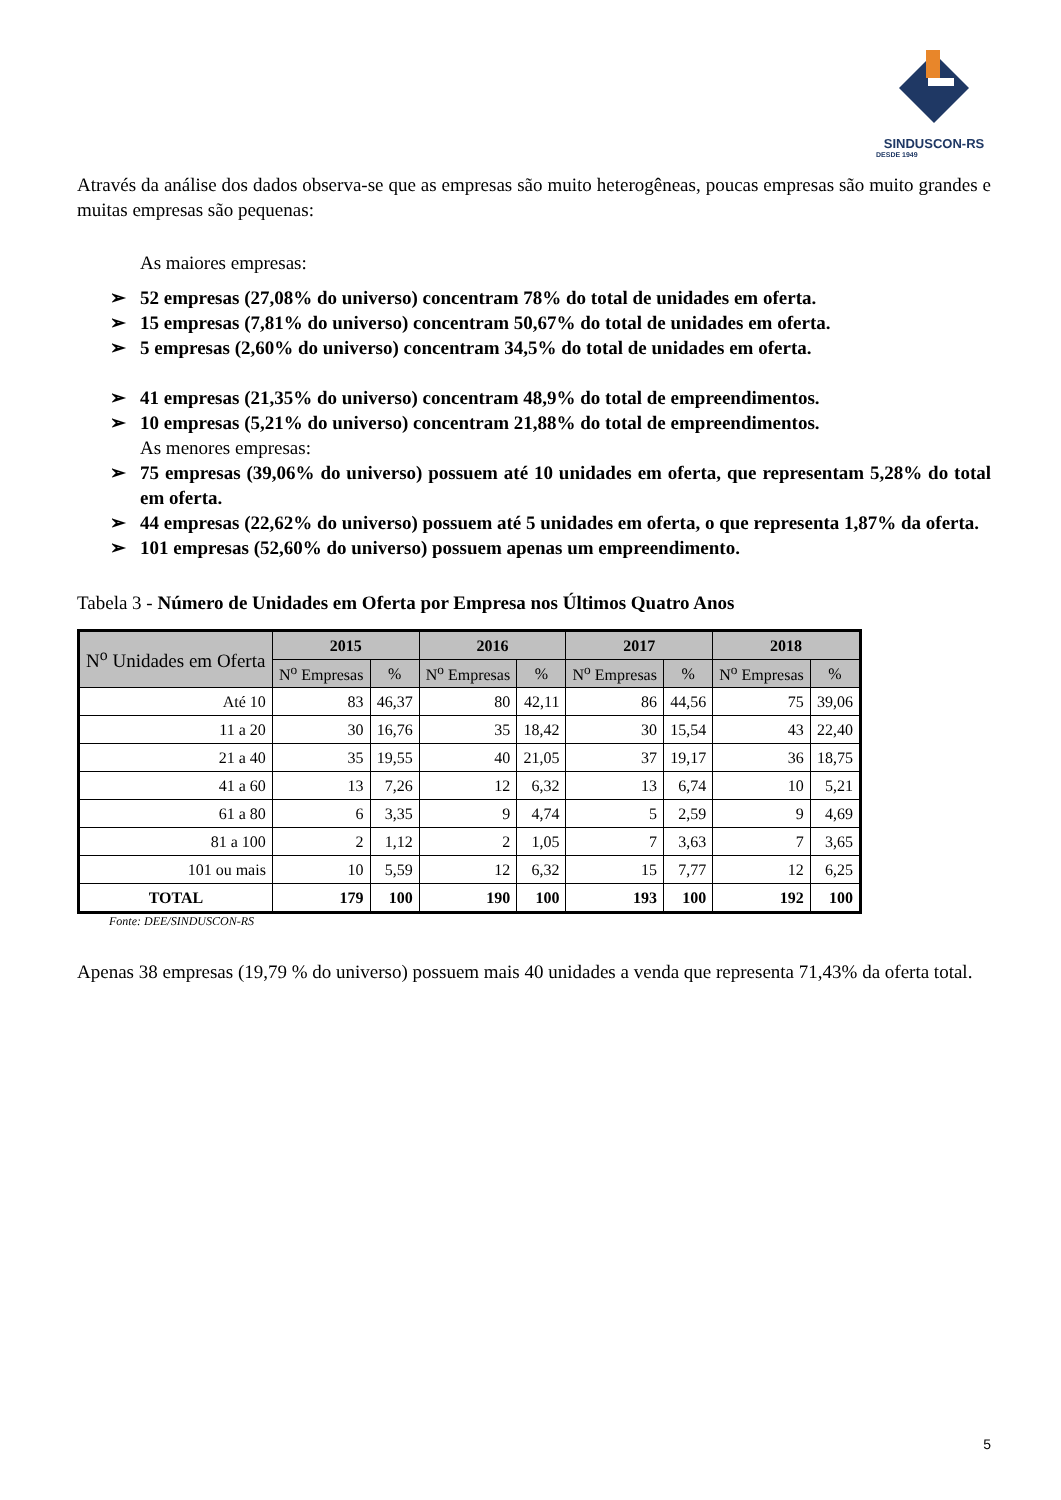SINDUSCON-RS
DESDE 1949
Através da análise dos dados observa-se que as empresas são muito heterogêneas, poucas empresas são muito grandes e muitas empresas são pequenas:
As maiores empresas:
➢ 52 empresas (27,08% do universo) concentram 78% do total de unidades em oferta.
➢ 15 empresas (7,81% do universo) concentram 50,67% do total de unidades em oferta.
➢ 5 empresas (2,60% do universo) concentram 34,5% do total de unidades em oferta.
➢ 41 empresas (21,35% do universo) concentram 48,9% do total de empreendimentos.
➢ 10 empresas (5,21% do universo) concentram 21,88% do total de empreendimentos.
As menores empresas:
➢ 75 empresas (39,06% do universo) possuem até 10 unidades em oferta, que representam 5,28% do total em oferta.
➢ 44 empresas (22,62% do universo) possuem até 5 unidades em oferta, o que representa 1,87% da oferta.
➢ 101 empresas (52,60% do universo) possuem apenas um empreendimento.
Tabela 3 - Número de Unidades em Oferta por Empresa nos Últimos Quatro Anos
| N<sup>o</sup> Unidades em Oferta | 2015 | | 2016 | | 2017 | | 2018 | |
| --- | --- | --- | --- | --- | --- | --- | --- | --- |
| | N<sup>o</sup> Empresas | % | N<sup>o</sup> Empresas | % | N<sup>o</sup> Empresas | % | N<sup>o</sup> Empresas | % |
| Até 10 | 83 | 46,37 | 80 | 42,11 | 86 | 44,56 | 75 | 39,06 |
| 11 a 20 | 30 | 16,76 | 35 | 18,42 | 30 | 15,54 | 43 | 22,40 |
| 21 a 40 | 35 | 19,55 | 40 | 21,05 | 37 | 19,17 | 36 | 18,75 |
| 41 a 60 | 13 | 7,26 | 12 | 6,32 | 13 | 6,74 | 10 | 5,21 |
| 61 a 80 | 6 | 3,35 | 9 | 4,74 | 5 | 2,59 | 9 | 4,69 |
| 81 a 100 | 2 | 1,12 | 2 | 1,05 | 7 | 3,63 | 7 | 3,65 |
| 101 ou mais | 10 | 5,59 | 12 | 6,32 | 15 | 7,77 | 12 | 6,25 |
| TOTAL | 179 | 100 | 190 | 100 | 193 | 100 | 192 | 100 |
Fonte: DEE/SINDUSCON-RS
Apenas 38 empresas (19,79 % do universo) possuem mais 40 unidades a venda que representa 71,43% da oferta total.
5